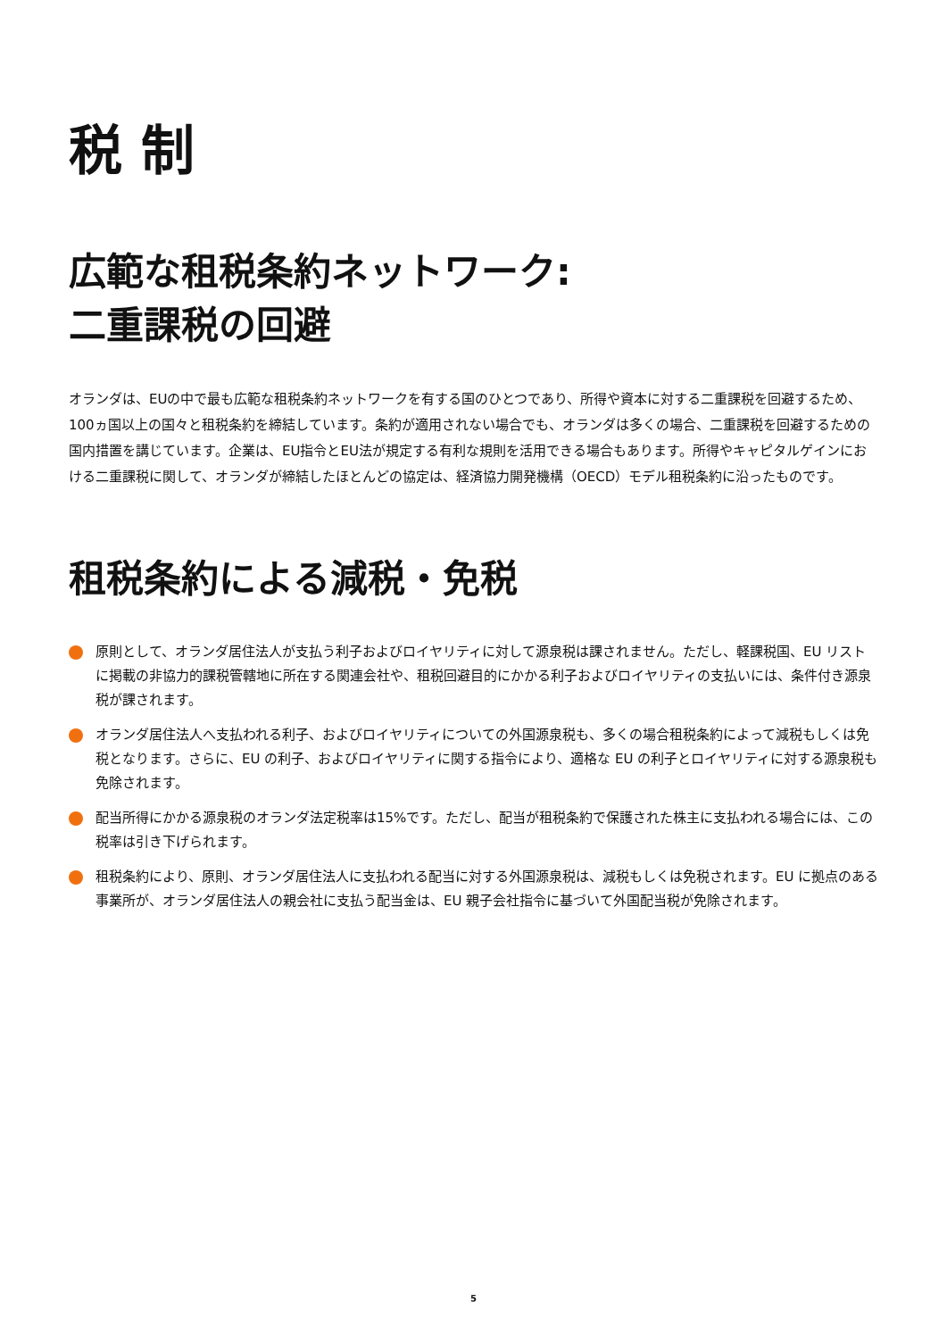税 制
広範な租税条約ネットワーク:
二重課税の回避
オランダは、EUの中で最も広範な租税条約ネットワークを有する国のひとつであり、所得や資本に対する二重課税を回避するため、100ヵ国以上の国々と租税条約を締結しています。条約が適用されない場合でも、オランダは多くの場合、二重課税を回避するための国内措置を講じています。企業は、EU指令とEU法が規定する有利な規則を活用できる場合もあります。所得やキャピタルゲインにおける二重課税に関して、オランダが締結したほとんどの協定は、経済協力開発機構（OECD）モデル租税条約に沿ったものです。
租税条約による減税・免税
原則として、オランダ居住法人が支払う利子およびロイヤリティに対して源泉税は課されません。ただし、軽課税国、EU リストに掲載の非協力的課税管轄地に所在する関連会社や、租税回避目的にかかる利子およびロイヤリティの支払いには、条件付き源泉税が課されます。
オランダ居住法人へ支払われる利子、およびロイヤリティについての外国源泉税も、多くの場合租税条約によって減税もしくは免税となります。さらに、EU の利子、およびロイヤリティに関する指令により、適格な EU の利子とロイヤリティに対する源泉税も免除されます。
配当所得にかかる源泉税のオランダ法定税率は15%です。ただし、配当が租税条約で保護された株主に支払われる場合には、この税率は引き下げられます。
租税条約により、原則、オランダ居住法人に支払われる配当に対する外国源泉税は、減税もしくは免税されます。EU に拠点のある事業所が、オランダ居住法人の親会社に支払う配当金は、EU 親子会社指令に基づいて外国配当税が免除されます。
5